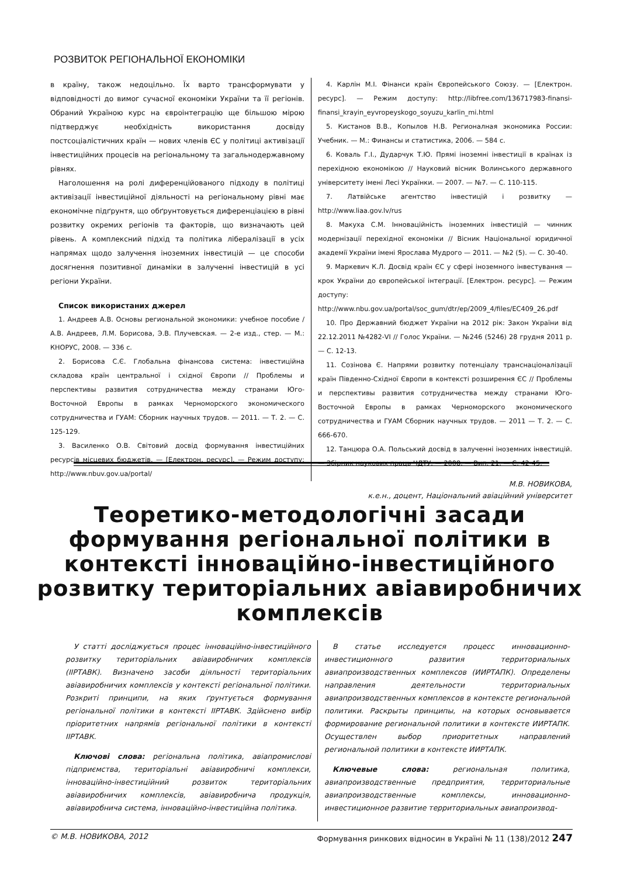РОЗВИТОК РЕГІОНАЛЬНОЇ ЕКОНОМІКИ
в країну, також недоцільно. Їх варто трансформувати у відповідності до вимог сучасної економіки України та її регіонів. Обраний Україною курс на євроінтеграцію ще більшою мірою підтверджує необхідність використання досвіду постсоціалістичних країн — нових членів ЄС у політиці активізації інвестиційних процесів на регіональному та загальнодержавному рівнях.
Наголошення на ролі диференційованого підходу в політиці активізації інвестиційної діяльності на регіональному рівні має економічне підґрунтя, що обґрунтовується диференціацією в рівні розвитку окремих регіонів та факторів, що визначають цей рівень. А комплексний підхід та політика лібералізації в усіх напрямах щодо залучення іноземних інвестицій — це способи досягнення позитивної динаміки в залученні інвестицій в усі регіони України.
Список використаних джерел
1. Андреев А.В. Основы региональной экономики: учебное пособие / А.В. Андреев, Л.М. Борисова, Э.В. Плучевская. — 2-е изд., стер. — М.: КНОРУС, 2008. — 336 с.
2. Борисова С.Є. Глобальна фінансова система: інвестиційна складова країн центральної і східної Європи // Проблемы и перспективы развития сотрудничества между странами Юго-Восточной Европы в рамках Черноморского экономического сотрудничества и ГУАМ: Сборник научных трудов. — 2011. — Т. 2. — С. 125-129.
3. Василенко О.В. Світовий досвід формування інвестиційних ресурсів місцевих бюджетів. — [Електрон. ресурс]. — Режим доступу: http://www.nbuv.gov.ua/portal/
4. Карлін М.І. Фінанси країн Європейського Союзу. — [Електрон. ресурс]. — Режим доступу: http://libfree.com/136717983-finansi-finansi_krayin_eyvropeyskogo_soyuzu_karlin_mi.html
5. Кистанов В.В., Копылов Н.В. Регионалная экономика России: Учебник. — М.: Финансы и статистика, 2006. — 584 с.
6. Коваль Г.І., Дударчук Т.Ю. Прямі іноземні інвестиції в країнах із перехідною економікою // Науковий вісник Волинського державного університету імені Лесі Українки. — 2007. — №7. — С. 110-115.
7. Латвійське агентство інвестицій і розвитку — http://www.liaa.gov.lv/rus
8. Макуха С.М. Інноваційність іноземних інвестицій — чинник модернізації перехідної економіки // Вісник Національної юридичної академії України імені Ярослава Мудрого — 2011. — №2 (5). — С. 30-40.
9. Маркевич К.Л. Досвід країн ЄС у сфері іноземного інвестування — крок України до європейської інтеграції. [Електрон. ресурс]. — Режим доступу: http://www.nbu.gov.ua/portal/soc_gum/dtr/ep/2009_4/files/EC409_26.pdf
10. Про Державний бюджет України на 2012 рік: Закон України від 22.12.2011 №4282-VI // Голос України. — №246 (5246) 28 грудня 2011 р. — С. 12-13.
11. Созінова Є. Напрями розвитку потенціалу транснаціоналізації країн Південно-Східної Європи в контексті розширення ЄС // Проблемы и перспективы развития сотрудничества между странами Юго-Восточной Европы в рамках Черноморского экономического сотрудничества и ГУАМ Сборник научных трудов. — 2011 — Т. 2. — С. 666-670.
12. Танцюра О.А. Польський досвід в залученні іноземних інвестицій. — Збірник наукових праць ЧДТУ. — 2008. — Вип. 21. — С. 42-45.
М.В. НОВИКОВА,
к.е.н., доцент, Національний авіаційний університет
Теоретико-методологічні засади формування регіональної політики в контексті інноваційно-інвестиційного розвитку територіальних авіавиробничих комплексів
У статті досліджується процес інноваційно-інвестиційного розвитку територіальних авіавиробничих комплексів (ІІРТАВК). Визначено засоби діяльності територіальних авіавиробничих комплексів у контексті регіональної політики. Розкриті принципи, на яких ґрунтується формування регіональної політики в контексті ІІРТАВК. Здійснено вибір пріоритетних напрямів регіональної політики в контексті ІІРТАВК.
Ключові слова: регіональна політика, авіапромислові підприємства, територіальні авіавиробничі комплекси, інноваційно-інвестиційний розвиток територіальних авіавиробничих комплексів, авіавиробнича продукція, авіавиробнича система, інноваційно-інвестиційна політика.
В статье исследуется процесс инновационно-инвестиционного развития территориальных авиапроизводственных комплексов (ИИРТАПК). Определены направления деятельности территориальных авиапроизводственных комплексов в контексте региональной политики. Раскрыты принципы, на которых основывается формирование региональной политики в контексте ИИРТАПК. Осуществлен выбор приоритетных направлений региональной политики в контексте ИИРТАПК.
Ключевые слова: региональная политика, авиапроизводственные предприятия, территориальные авиапроизводственные комплексы, инновационно-инвестиционное развитие территориальных авиапроизвод-
© М.В. НОВИКОВА, 2012 Формування ринкових відносин в Україні № 11 (138)/2012 247